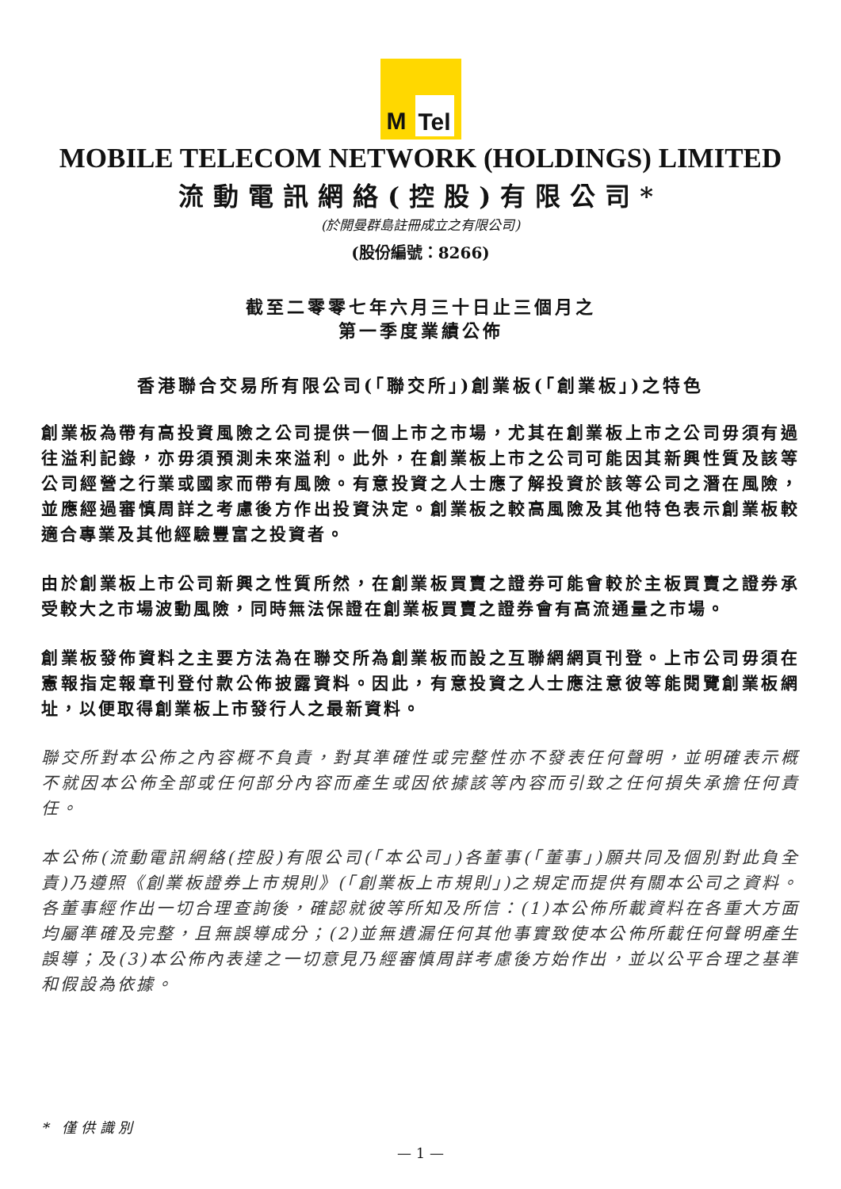M Tel
MOBILE TELECOM NETWORK (HOLDINGS) LIMITED
流動電訊網絡(控股)有限公司*
(於開曼群島註冊成立之有限公司)
(股份編號：8266)
截至二零零七年六月三十日止三個月之
第一季度業績公佈
香港聯合交易所有限公司(「聯交所」)創業板(「創業板」)之特色
創業板為帶有高投資風險之公司提供一個上市之市場，尤其在創業板上市之公司毋須有過往溢利記錄，亦毋須預測未來溢利。此外，在創業板上市之公司可能因其新興性質及該等公司經營之行業或國家而帶有風險。有意投資之人士應了解投資於該等公司之潛在風險，並應經過審慎周詳之考慮後方作出投資決定。創業板之較高風險及其他特色表示創業板較適合專業及其他經驗豐富之投資者。
由於創業板上市公司新興之性質所然，在創業板買賣之證券可能會較於主板買賣之證券承受較大之市場波動風險，同時無法保證在創業板買賣之證券會有高流通量之市場。
創業板發佈資料之主要方法為在聯交所為創業板而設之互聯網網頁刊登。上市公司毋須在憲報指定報章刊登付款公佈披露資料。因此，有意投資之人士應注意彼等能閱覽創業板網址，以便取得創業板上市發行人之最新資料。
聯交所對本公佈之內容概不負責，對其準確性或完整性亦不發表任何聲明，並明確表示概不就因本公佈全部或任何部分內容而產生或因依據該等內容而引致之任何損失承擔任何責任。
本公佈(流動電訊網絡(控股)有限公司(「本公司」)各董事(「董事」)願共同及個別對此負全責)乃遵照《創業板證券上市規則》(「創業板上市規則」)之規定而提供有關本公司之資料。各董事經作出一切合理查詢後，確認就彼等所知及所信：(1)本公佈所載資料在各重大方面均屬準確及完整，且無誤導成分；(2)並無遺漏任何其他事實致使本公佈所載任何聲明產生誤導；及(3)本公佈內表達之一切意見乃經審慎周詳考慮後方始作出，並以公平合理之基準和假設為依據。
* 僅 供 識 別
— 1 —